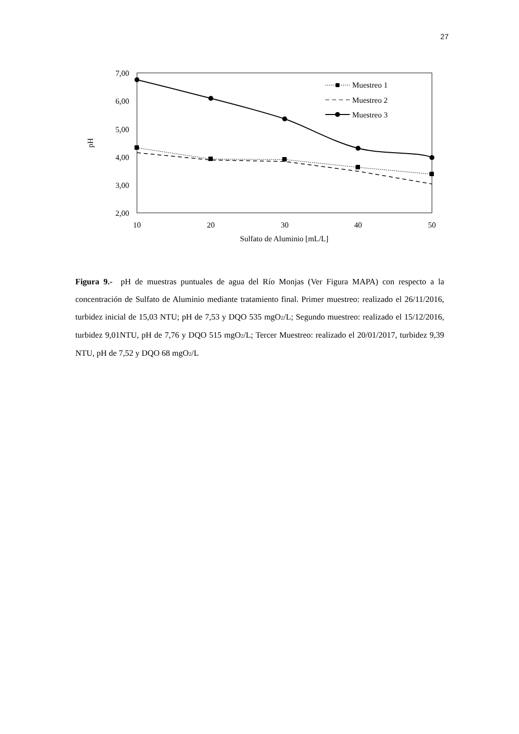27
7,00
6,00
5,00
4,00
3,00
2,00
pH
10
20
30
40
50
Sulfato de Aluminio [mL/L]
Muestreo 1
Muestreo 2
Muestreo 3
Figura 9.- pH de muestras puntuales de agua del Río Monjas (Ver Figura MAPA) con respecto a la concentración de Sulfato de Aluminio mediante tratamiento final. Primer muestreo: realizado el 26/11/2016, turbidez inicial de 15,03 NTU; pH de 7,53 y DQO 535 mgO<sub>2</sub>/L; Segundo muestreo: realizado el 15/12/2016, turbidez 9,01NTU, pH de 7,76 y DQO 515 mgO<sub>2</sub>/L; Tercer Muestreo: realizado el 20/01/2017, turbidez 9,39 NTU, pH de 7,52 y DQO 68 mgO<sub>2</sub>/L